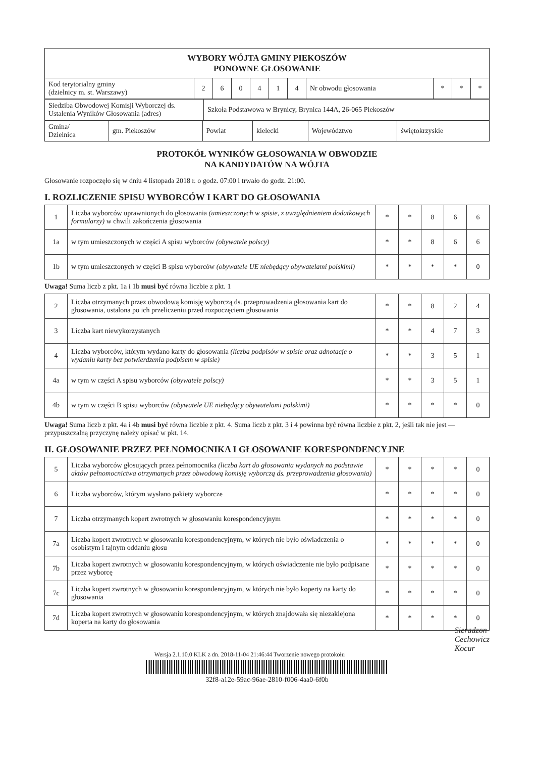| WYBORY WÓJTA GMINY PIEKOSZÓW PONOWNE GŁOSOWANIE | | | | | | | | | | |
| Kod terytorialny gminy (dzielnicy m. st. Warszawy) | 2 | 6 | 0 | 4 | 1 | 4 | Nr obwodu głosowania | * | * | * |
| Siedziba Obwodowej Komisji Wyborczej ds. Ustalenia Wyników Głosowania (adres) | Szkoła Podstawowa w Brynicy, Brynica 144A, 26-065 Piekoszów |
| Gmina/ Dzielnica | gm. Piekoszów | Powiat | kielecki | Województwo | świętokrzyskie |
PROTOKÓŁ WYNIKÓW GŁOSOWANIA W OBWODZIE
NA KANDYDATÓW NA WÓJTA
Głosowanie rozpoczęło się w dniu 4 listopada 2018 r. o godz. 07:00 i trwało do godz. 21:00.
I. ROZLICZENIE SPISU WYBORCÓW I KART DO GŁOSOWANIA
| 1 | Liczba wyborców uprawnionych do głosowania (umieszczonych w spisie, z uwzględnieniem dodatkowych formularzy) w chwili zakończenia głosowania | * | * | 8 | 6 | 6 |
| 1a | w tym umieszczonych w części A spisu wyborców (obywatele polscy) | * | * | 8 | 6 | 6 |
| 1b | w tym umieszczonych w części B spisu wyborców (obywatele UE niebędący obywatelami polskimi) | * | * | * | * | 0 |
Uwaga! Suma liczb z pkt. 1a i 1b musi być równa liczbie z pkt. 1
| 2 | Liczba otrzymanych przez obwodową komisję wyborczą ds. przeprowadzenia głosowania kart do głosowania, ustalona po ich przeliczeniu przed rozpoczęciem głosowania | * | * | 8 | 2 | 4 |
| 3 | Liczba kart niewykorzystanych | * | * | 4 | 7 | 3 |
| 4 | Liczba wyborców, którym wydano karty do głosowania (liczba podpisów w spisie oraz adnotacje o wydaniu karty bez potwierdzenia podpisem w spisie) | * | * | 3 | 5 | 1 |
| 4a | w tym w części A spisu wyborców (obywatele polscy) | * | * | 3 | 5 | 1 |
| 4b | w tym w części B spisu wyborców (obywatele UE niebędący obywatelami polskimi) | * | * | * | * | 0 |
Uwaga! Suma liczb z pkt. 4a i 4b musi być równa liczbie z pkt. 4. Suma liczb z pkt. 3 i 4 powinna być równa liczbie z pkt. 2, jeśli tak nie jest — przypuszczalną przyczynę należy opisać w pkt. 14.
II. GŁOSOWANIE PRZEZ PEŁNOMOCNIKA I GŁOSOWANIE KORESPONDENCYJNE
| 5 | Liczba wyborców głosujących przez pełnomocnika (liczba kart do głosowania wydanych na podstawie aktów pełnomocnictwa otrzymanych przez obwodową komisję wyborczą ds. przeprowadzenia głosowania) | * | * | * | * | 0 |
| 6 | Liczba wyborców, którym wysłano pakiety wyborcze | * | * | * | * | 0 |
| 7 | Liczba otrzymanych kopert zwrotnych w głosowaniu korespondencyjnym | * | * | * | * | 0 |
| 7a | Liczba kopert zwrotnych w głosowaniu korespondencyjnym, w których nie było oświadczenia o osobistym i tajnym oddaniu głosu | * | * | * | * | 0 |
| 7b | Liczba kopert zwrotnych w głosowaniu korespondencyjnym, w których oświadczenie nie było podpisane przez wyborcę | * | * | * | * | 0 |
| 7c | Liczba kopert zwrotnych w głosowaniu korespondencyjnym, w których nie było koperty na karty do głosowania | * | * | * | * | 0 |
| 7d | Liczba kopert zwrotnych w głosowaniu korespondencyjnym, w których znajdowała się niezaklejona koperta na karty do głosowania | * | * | * | * | 0 |
Sieradzon
Cechowicz
Kocur
Wersja 2.1.10.0 KLK z dn. 2018-11-04 21:46:44 Tworzenie nowego protokołu
32f8-a12e-59ac-96ae-2810-f006-4aa0-6f0b